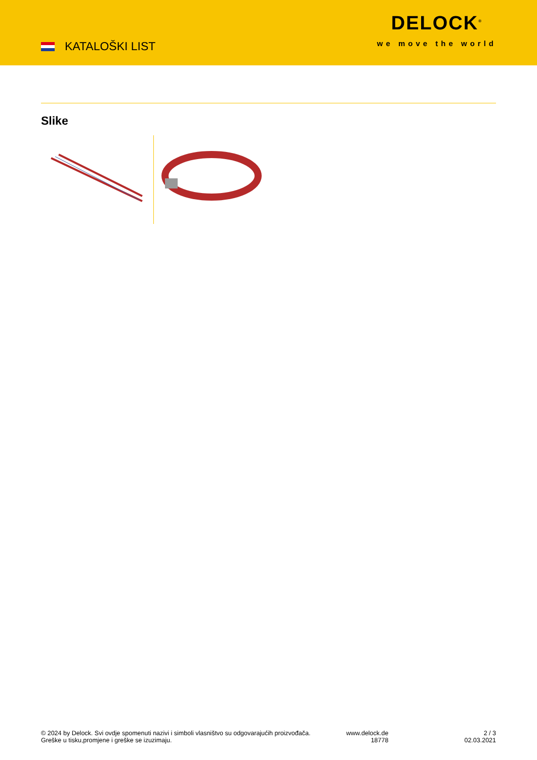KATALOŠKI LIST
DELOCK<sup>®</sup>
we move the world
Slike
© 2024 by Delock. Svi ovdje spomenuti nazivi i simboli vlasništvo su odgovarajućih proizvođača.
Greške u tisku,promjene i greške se izuzimaju.
www.delock.de
18778
2 / 3
02.03.2021